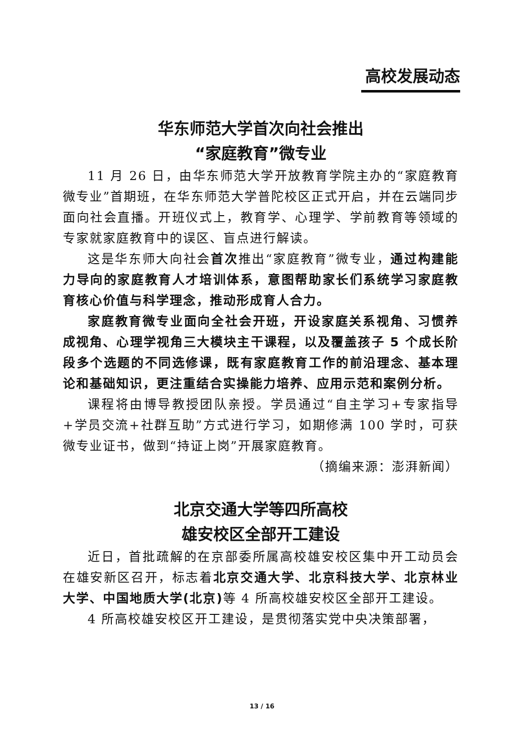高校发展动态
华东师范大学首次向社会推出
“家庭教育”微专业
11 月 26 日，由华东师范大学开放教育学院主办的“家庭教育微专业”首期班，在华东师范大学普陀校区正式开启，并在云端同步面向社会直播。开班仪式上，教育学、心理学、学前教育等领域的专家就家庭教育中的误区、盲点进行解读。
这是华东师大向社会首次推出“家庭教育”微专业，通过构建能力导向的家庭教育人才培训体系，意图帮助家长们系统学习家庭教育核心价值与科学理念，推动形成育人合力。
家庭教育微专业面向全社会开班，开设家庭关系视角、习惯养成视角、心理学视角三大模块主干课程，以及覆盖孩子 5 个成长阶段多个选题的不同选修课，既有家庭教育工作的前沿理念、基本理论和基础知识，更注重结合实操能力培养、应用示范和案例分析。
课程将由博导教授团队亲授。学员通过“自主学习+专家指导+学员交流+社群互助”方式进行学习，如期修满 100 学时，可获微专业证书，做到“持证上岗”开展家庭教育。
（摘编来源：澎湃新闻）
北京交通大学等四所高校
雄安校区全部开工建设
近日，首批疏解的在京部委所属高校雄安校区集中开工动员会在雄安新区召开，标志着北京交通大学、北京科技大学、北京林业大学、中国地质大学(北京) 等 4 所高校雄安校区全部开工建设。
4 所高校雄安校区开工建设，是贯彻落实党中央决策部署，
13 / 16